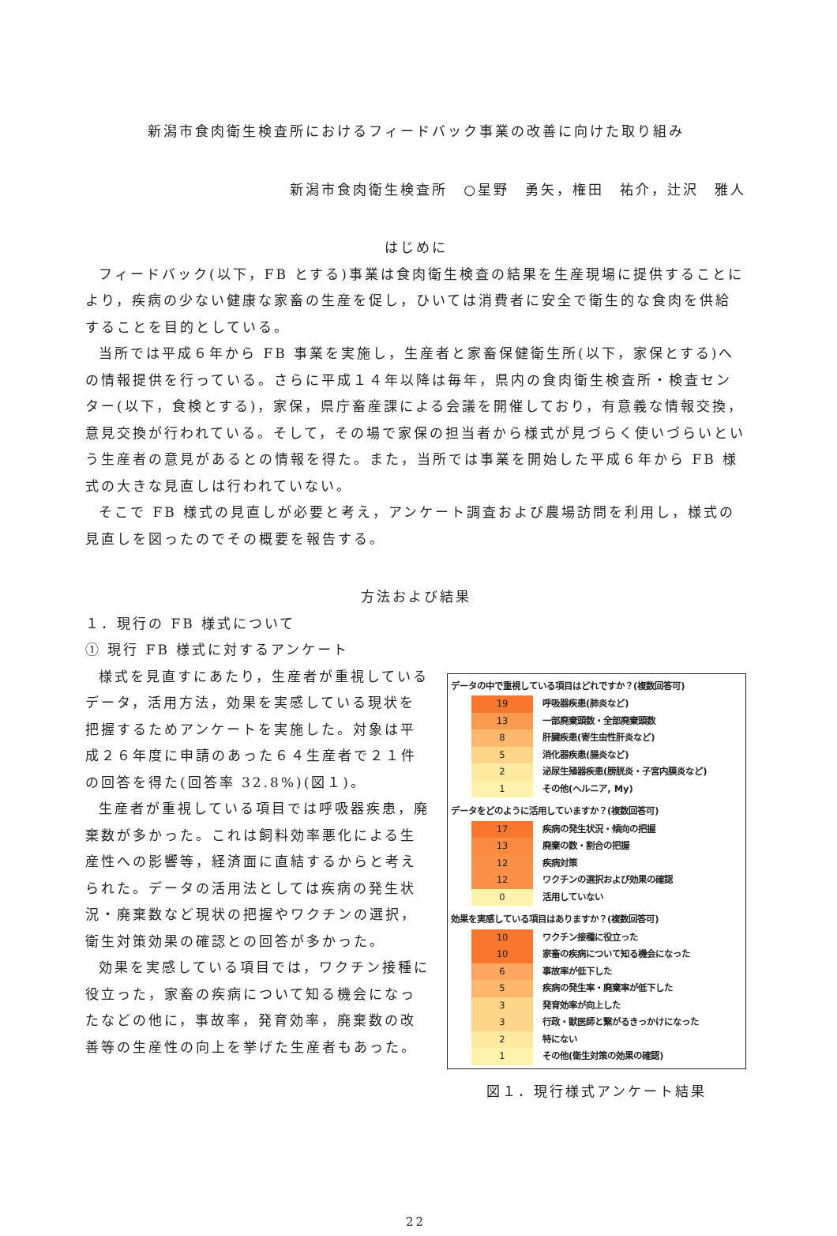新潟市食肉衛生検査所におけるフィードバック事業の改善に向けた取り組み
新潟市食肉衛生検査所　○星野　勇矢，権田　祐介，辻沢　雅人
はじめに
フィードバック(以下，FB とする)事業は食肉衛生検査の結果を生産現場に提供することにより，疾病の少ない健康な家畜の生産を促し，ひいては消費者に安全で衛生的な食肉を供給することを目的としている。
当所では平成６年から FB 事業を実施し，生産者と家畜保健衛生所(以下，家保とする)への情報提供を行っている。さらに平成１４年以降は毎年，県内の食肉衛生検査所・検査センター(以下，食検とする)，家保，県庁畜産課による会議を開催しており，有意義な情報交換，意見交換が行われている。そして，その場で家保の担当者から様式が見づらく使いづらいという生産者の意見があるとの情報を得た。また，当所では事業を開始した平成６年から FB 様式の大きな見直しは行われていない。
そこで FB 様式の見直しが必要と考え，アンケート調査および農場訪問を利用し，様式の見直しを図ったのでその概要を報告する。
方法および結果
１．現行の FB 様式について
① 現行 FB 様式に対するアンケート
様式を見直すにあたり，生産者が重視しているデータ，活用方法，効果を実感している現状を把握するためアンケートを実施した。対象は平成２６年度に申請のあった６４生産者で２１件の回答を得た(回答率 32.8%)(図１)。
生産者が重視している項目では呼吸器疾患，廃棄数が多かった。これは飼料効率悪化による生産性への影響等，経済面に直結するからと考えられた。データの活用法としては疾病の発生状況・廃棄数など現状の把握やワクチンの選択，衛生対策効果の確認との回答が多かった。
効果を実感している項目では，ワクチン接種に役立った，家畜の疾病について知る機会になったなどの他に，事故率，発育効率，廃棄数の改善等の生産性の向上を挙げた生産者もあった。
データの中で重視している項目はどれですか？(複数回答可)
| 19 | 呼吸器疾患(肺炎など) |
| 13 | 一部廃棄頭数・全部廃棄頭数 |
| 8 | 肝臓疾患(寄生虫性肝炎など) |
| 5 | 消化器疾患(腸炎など) |
| 2 | 泌尿生殖器疾患(膀胱炎・子宮内膜炎など) |
| 1 | その他(ヘルニア, My) |
データをどのように活用していますか？(複数回答可)
| 17 | 疾病の発生状況・傾向の把握 |
| 13 | 廃棄の数・割合の把握 |
| 12 | 疾病対策 |
| 12 | ワクチンの選択および効果の確認 |
| 0 | 活用していない |
効果を実感している項目はありますか？(複数回答可)
| 10 | ワクチン接種に役立った |
| 10 | 家畜の疾病について知る機会になった |
| 6 | 事故率が低下した |
| 5 | 疾病の発生率・廃棄率が低下した |
| 3 | 発育効率が向上した |
| 3 | 行政・獣医師と繋がるきっかけになった |
| 2 | 特にない |
| 1 | その他(衛生対策の効果の確認) |
図１．現行様式アンケート結果
22